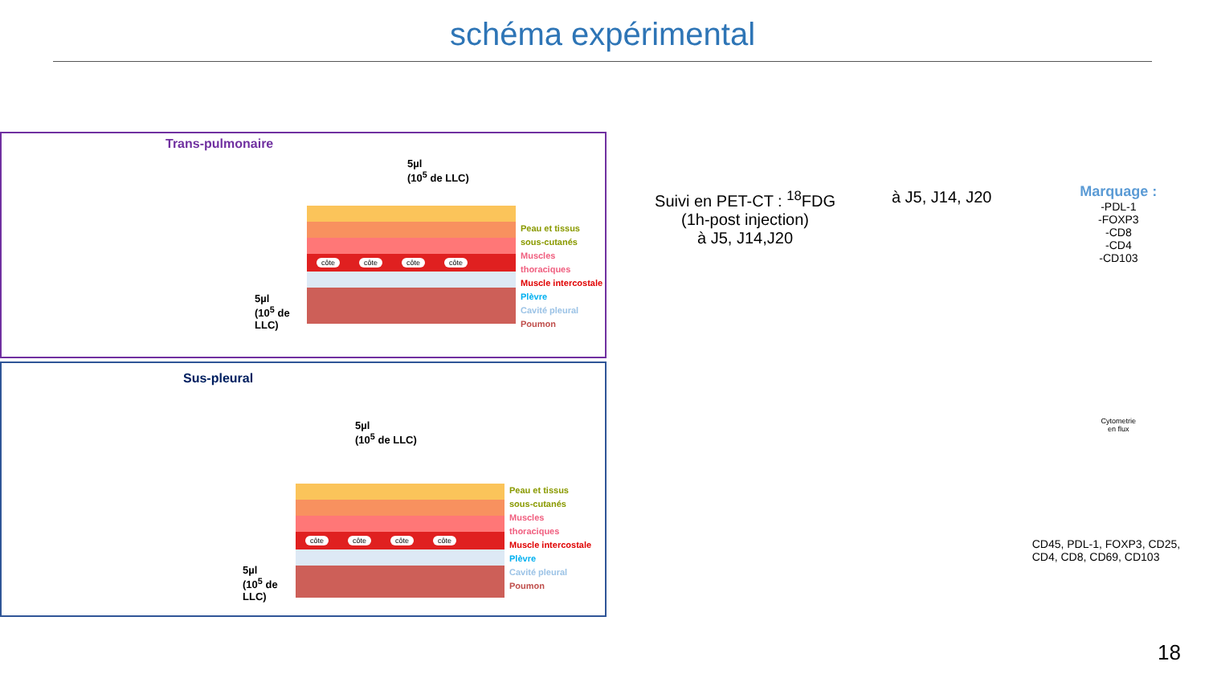schéma expérimental
Trans-pulmonaire
5µl
(10<sup>5</sup> de LLC)
5µl
(10<sup>5</sup> de
LLC)
côte côte côte côte
Peau et tissus
sous-cutanés
Muscles
thoraciques
Muscle intercostale
Plèvre
Cavité pleural
Poumon
Sus-pleural
5µl
(10<sup>5</sup> de LLC)
5µl
(10<sup>5</sup> de
LLC)
côte côte côte côte
Peau et tissus
sous-cutanés
Muscles
thoraciques
Muscle intercostale
Plèvre
Cavité pleural
Poumon
Suivi en PET-CT : <sup>18</sup>FDG
(1h-post injection)
à J5, J14,J20
à J5, J14, J20
Marquage :
-PDL-1
-FOXP3
-CD8
-CD4
-CD103
Cytometrie
en flux
CD45, PDL-1, FOXP3, CD25, CD4, CD8, CD69, CD103
18